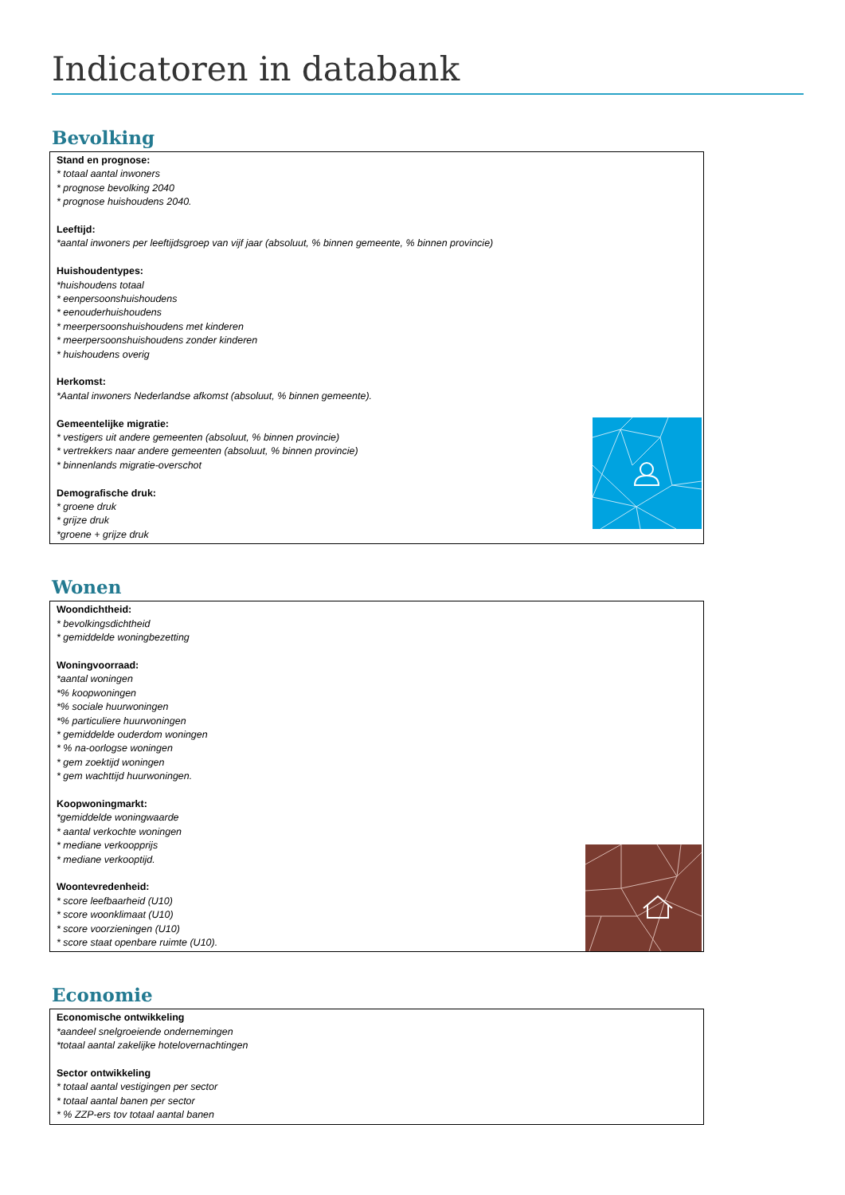Indicatoren in databank
Bevolking
Stand en prognose:
* totaal aantal inwoners
* prognose bevolking 2040
* prognose huishoudens 2040.
Leeftijd:
*aantal inwoners per leeftijdsgroep van vijf jaar (absoluut, % binnen gemeente, % binnen provincie)
Huishoudentypes:
*huishoudens totaal
* eenpersoonshuishoudens
* eenouderhuishoudens
* meerpersoonshuishoudens met kinderen
* meerpersoonshuishoudens zonder kinderen
* huishoudens overig
Herkomst:
*Aantal inwoners Nederlandse afkomst (absoluut, % binnen gemeente).
Gemeentelijke migratie:
* vestigers uit andere gemeenten (absoluut, % binnen provincie)
* vertrekkers naar andere gemeenten (absoluut, % binnen provincie)
* binnenlands migratie-overschot
Demografische druk:
* groene druk
* grijze druk
*groene + grijze druk
Wonen
Woondichtheid:
* bevolkingsdichtheid
* gemiddelde woningbezetting
Woningvoorraad:
*aantal woningen
*% koopwoningen
*% sociale huurwoningen
*% particuliere huurwoningen
* gemiddelde ouderdom woningen
* % na-oorlogse woningen
* gem zoektijd woningen
* gem wachttijd huurwoningen.
Koopwoningmarkt:
*gemiddelde woningwaarde
* aantal verkochte woningen
* mediane verkoopprijs
* mediane verkooptijd.
Woontevredenheid:
* score leefbaarheid (U10)
* score woonklimaat (U10)
* score voorzieningen (U10)
* score staat openbare ruimte (U10).
Economie
Economische ontwikkeling
*aandeel snelgroeiende ondernemingen
*totaal aantal zakelijke hotelovernachtingen
Sector ontwikkeling
* totaal aantal vestigingen per sector
* totaal aantal banen per sector
* % ZZP-ers tov totaal aantal banen